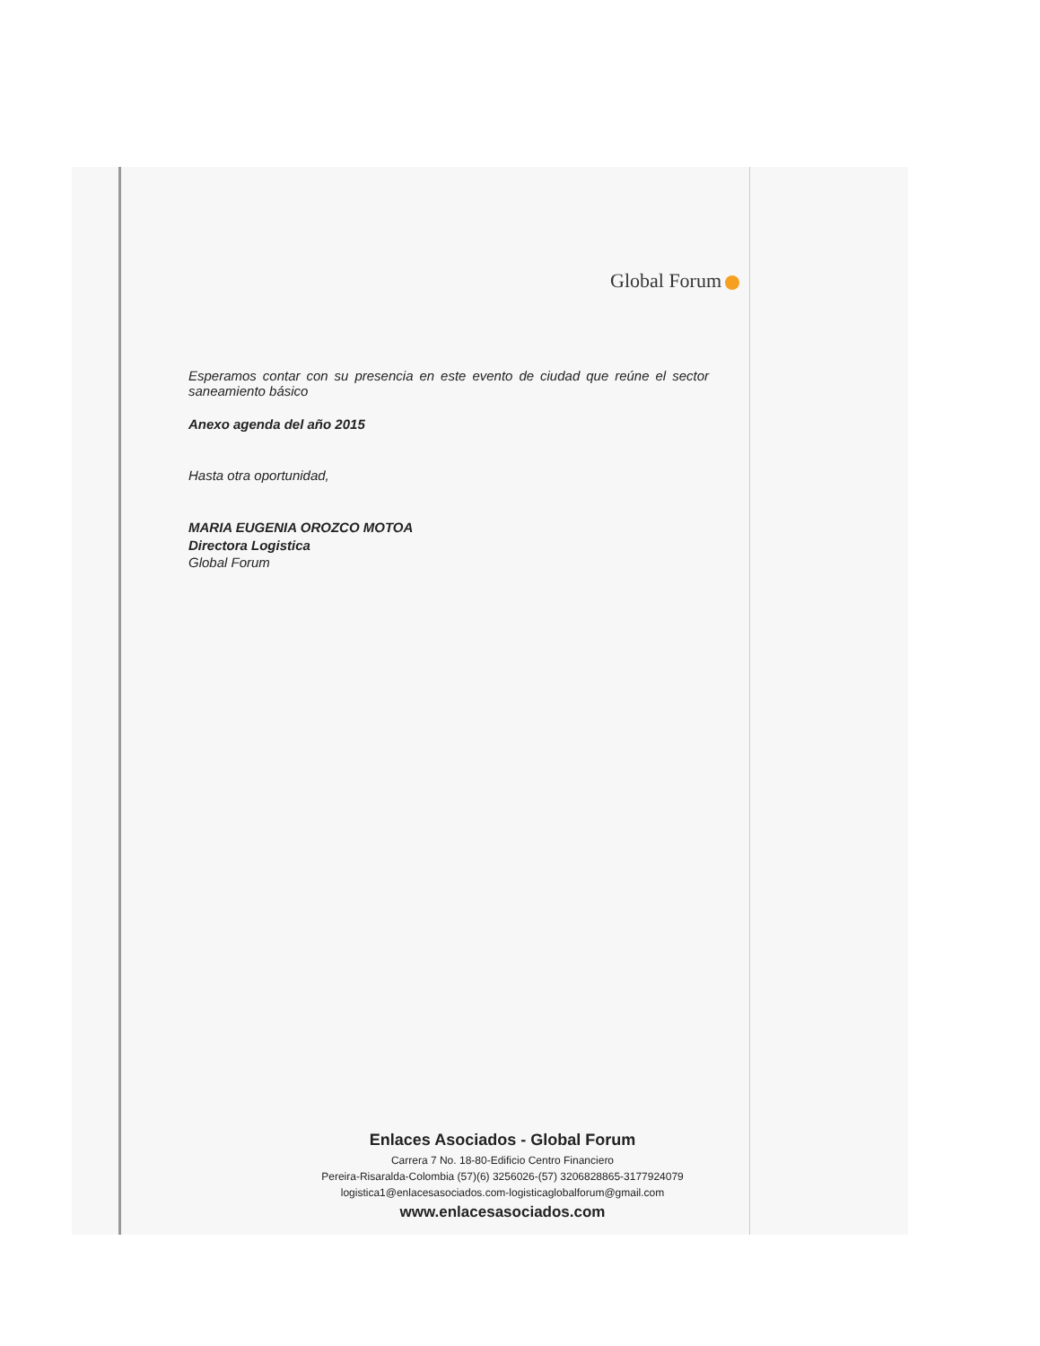Global Forum
Esperamos contar con su presencia en este evento de ciudad que reúne el sector saneamiento básico
Anexo agenda del año 2015
Hasta otra oportunidad,
MARIA EUGENIA OROZCO MOTOA
Directora Logistica
Global Forum
Enlaces Asociados - Global Forum
Carrera 7 No. 18-80-Edificio Centro Financiero
Pereira-Risaralda-Colombia (57)(6) 3256026-(57) 3206828865-3177924079
logistica1@enlacesasociados.com-logisticaglobalforum@gmail.com
www.enlacesasociados.com